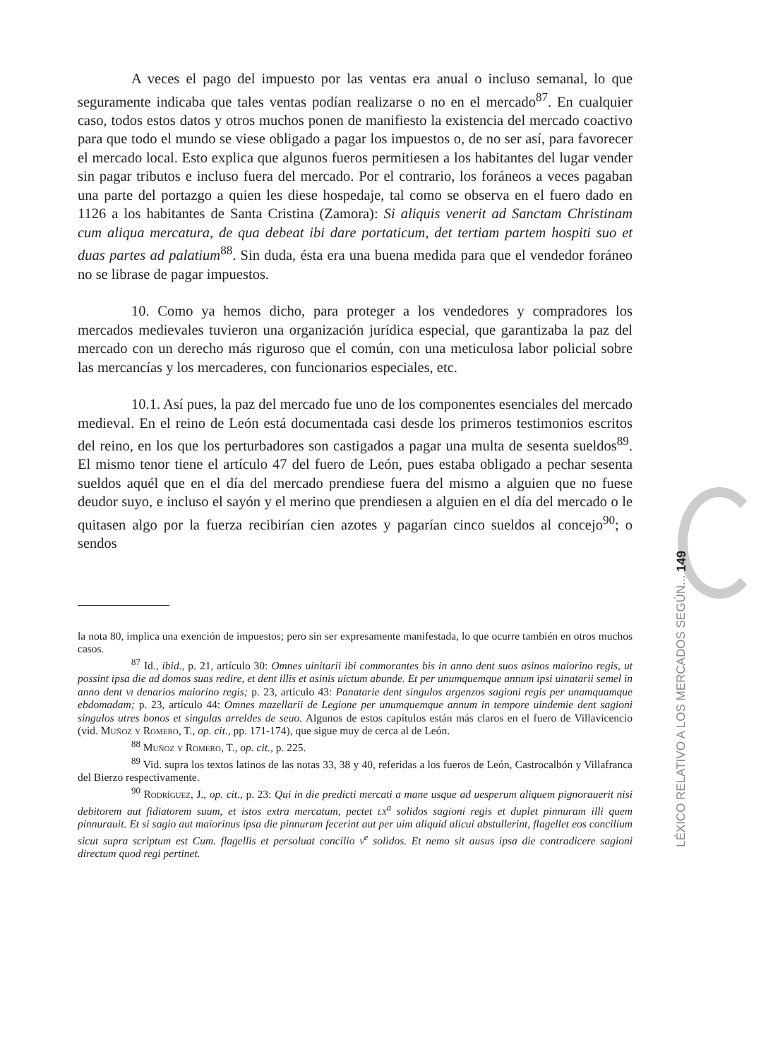A veces el pago del impuesto por las ventas era anual o incluso semanal, lo que seguramente indicaba que tales ventas podían realizarse o no en el mercado<sup>87</sup>. En cualquier caso, todos estos datos y otros muchos ponen de manifiesto la existencia del mercado coactivo para que todo el mundo se viese obligado a pagar los impuestos o, de no ser así, para favorecer el mercado local. Esto explica que algunos fueros permitiesen a los habitantes del lugar vender sin pagar tributos e incluso fuera del mercado. Por el contrario, los foráneos a veces pagaban una parte del portazgo a quien les diese hospedaje, tal como se observa en el fuero dado en 1126 a los habitantes de Santa Cristina (Zamora): Si aliquis venerit ad Sanctam Christinam cum aliqua mercatura, de qua debeat ibi dare portaticum, det tertiam partem hospiti suo et duas partes ad palatium<sup>88</sup>. Sin duda, ésta era una buena medida para que el vendedor foráneo no se librase de pagar impuestos.
10. Como ya hemos dicho, para proteger a los vendedores y compradores los mercados medievales tuvieron una organización jurídica especial, que garantizaba la paz del mercado con un derecho más riguroso que el común, con una meticulosa labor policial sobre las mercancías y los mercaderes, con funcionarios especiales, etc.
10.1. Así pues, la paz del mercado fue uno de los componentes esenciales del mercado medieval. En el reino de León está documentada casi desde los primeros testimonios escritos del reino, en los que los perturbadores son castigados a pagar una multa de sesenta sueldos<sup>89</sup>. El mismo tenor tiene el artículo 47 del fuero de León, pues estaba obligado a pechar sesenta sueldos aquél que en el día del mercado prendiese fuera del mismo a alguien que no fuese deudor suyo, e incluso el sayón y el merino que prendiesen a alguien en el día del mercado o le quitasen algo por la fuerza recibirían cien azotes y pagarían cinco sueldos al concejo<sup>90</sup>; o sendos
la nota 80, implica una exención de impuestos; pero sin ser expresamente manifestada, lo que ocurre también en otros muchos casos.
<sup>87</sup> Id., ibid., p. 21, artículo 30: Omnes uinitarii ibi commorantes bis in anno dent suos asinos maiorino regis, ut possint ipsa die ad domos suas redire, et dent illis et asinis uictum abunde. Et per unumquemque annum ipsi uinatarii semel in anno dent vi denarios maiorino regis; p. 23, artículo 43: Panatarie dent singulos argenzos sagioni regis per unamquamque ebdomadam; p. 23, artículo 44: Omnes mazellarii de Legione per unumquemque annum in tempore uindemie dent sagioni singulos utres bonos et singulas arreldes de seuo. Algunos de estos capítulos están más claros en el fuero de Villavicencio (vid. Muñoz y Romero, T., op. cit., pp. 171-174), que sigue muy de cerca al de León.
<sup>88</sup> Muñoz y Romero, T., op. cit., p. 225.
<sup>89</sup> Vid. supra los textos latinos de las notas 33, 38 y 40, referidas a los fueros de León, Castrocalbón y Villafranca del Bierzo respectivamente.
<sup>90</sup> Rodríguez, J., op. cit., p. 23: Qui in die predicti mercati a mane usque ad uesperum aliquem pignorauerit nisi debitorem aut fidiatorem suum, et istos extra mercatum, pectet lx<sup>a</sup> solidos sagioni regis et duplet pinnuram illi quem pinnurauit. Et si sagio aut maiorinus ipsa die pinnuram fecerint aut per uim aliquid alicui abstullerint, flagellet eos concilium sicut supra scriptum est Cum. flagellis et persoluat concilio v<sup>e</sup> solidos. Et nemo sit ausus ipsa die contradicere sagioni directum quod regi pertinet.
LÉXICO RELATIVO A LOS MERCADOS SEGÚN... 149